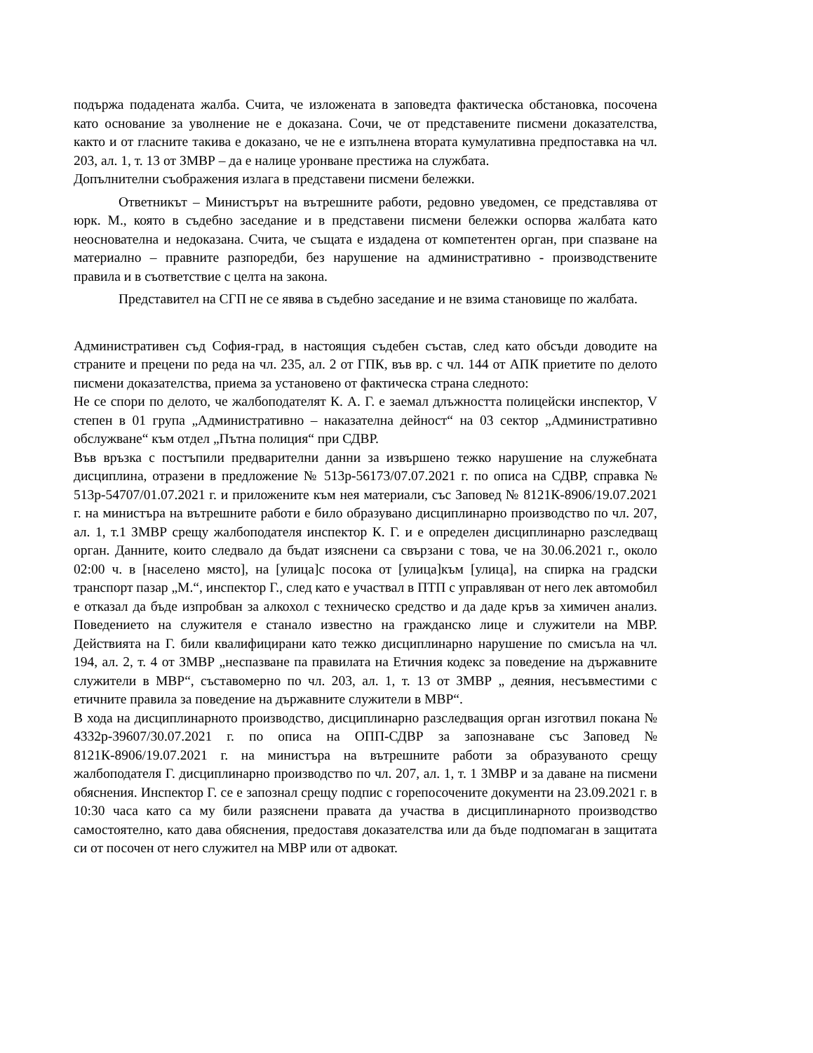подържа подадената жалба. Счита, че изложената в заповедта фактическа обстановка, посочена като основание за уволнение не е доказана. Сочи, че от представените писмени доказателства, както и от гласните такива е доказано, че не е изпълнена втората кумулативна предпоставка на чл. 203, ал. 1, т. 13 от ЗМВР – да е налице уронване престижа на службата.
Допълнителни съображения излага в представени писмени бележки.
Ответникът – Министърът на вътрешните работи, редовно уведомен, се представлява от юрк. М., която в съдебно заседание и в представени писмени бележки оспорва жалбата като неоснователна и недоказана. Счита, че същата е издадена от компетентен орган, при спазване на материално – правните разпоредби, без нарушение на административно - производствените правила и в съответствие с целта на закона.
Представител на СГП не се явява в съдебно заседание и не взима становище по жалбата.
Административен съд София-град, в настоящия съдебен състав, след като обсъди доводите на страните и прецени по реда на чл. 235, ал. 2 от ГПК, във вр. с чл. 144 от АПК приетите по делото писмени доказателства, приема за установено от фактическа страна следното:
Не се спори по делото, че жалбоподателят К. А. Г. е заемал длъжността полицейски инспектор, V степен в 01 група „Административно – наказателна дейност“ на 03 сектор „Административно обслужване“ към отдел „Пътна полиция“ при СДВР.
Във връзка с постъпили предварителни данни за извършено тежко нарушение на служебната дисциплина, отразени в предложение № 513р-56173/07.07.2021 г. по описа на СДВР, справка № 513р-54707/01.07.2021 г. и приложените към нея материали, със Заповед № 8121К-8906/19.07.2021 г. на министъра на вътрешните работи е било образувано дисциплинарно производство по чл. 207, ал. 1, т.1 ЗМВР срещу жалбоподателя инспектор К. Г. и е определен дисциплинарно разследващ орган. Данните, които следвало да бъдат изяснени са свързани с това, че на 30.06.2021 г., около 02:00 ч. в [населено място], на [улица]с посока от [улица]към [улица], на спирка на градски транспорт пазар „М.“, инспектор Г., след като е участвал в ПТП с управляван от него лек автомобил е отказал да бъде изпробван за алкохол с техническо средство и да даде кръв за химичен анализ. Поведението на служителя е станало известно на гражданско лице и служители на МВР. Действията на Г. били квалифицирани като тежко дисциплинарно нарушение по смисъла на чл. 194, ал. 2, т. 4 от ЗМВР „неспазване па правилата на Етичния кодекс за поведение на държавните служители в МВР“, съставомерно по чл. 203, ал. 1, т. 13 от ЗМВР „ деяния, несъвместими с етичните правила за поведение на държавните служители в МВР“.
В хода на дисциплинарното производство, дисциплинарно разследващия орган изготвил покана № 4332р-39607/30.07.2021 г. по описа на ОПП-СДВР за запознаване със Заповед № 8121К-8906/19.07.2021 г. на министъра на вътрешните работи за образуваното срещу жалбоподателя Г. дисциплинарно производство по чл. 207, ал. 1, т. 1 ЗМВР и за даване на писмени обяснения. Инспектор Г. се е запознал срещу подпис с горепосочените документи на 23.09.2021 г. в 10:30 часа като са му били разяснени правата да участва в дисциплинарното производство самостоятелно, като дава обяснения, предоставя доказателства или да бъде подпомаган в защитата си от посочен от него служител на МВР или от адвокат.